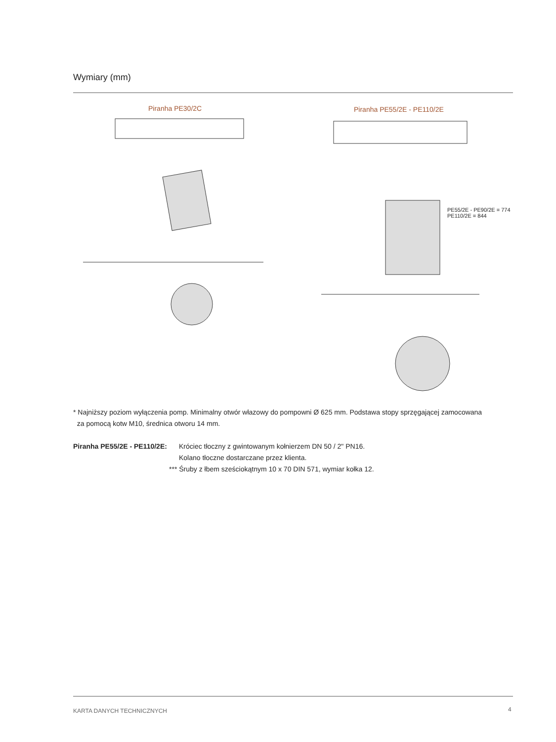Wymiary (mm)
Piranha PE30/2C
Piranha PE55/2E - PE110/2E
PE55/2E - PE90/2E = 774
PE110/2E = 844
* Najniższy poziom wyłączenia pomp. Minimalny otwór włazowy do pompowni Ø 625 mm. Podstawa stopy sprzęgającej zamocowana
za pomocą kotw M10, średnica otworu 14 mm.
Piranha PE55/2E - PE110/2E:
Króciec tłoczny z gwintowanym kołnierzem DN 50 / 2" PN16.
Kolano tłoczne dostarczane przez klienta.
*** Śruby z łbem sześciokątnym 10 x 70 DIN 571, wymiar kołka 12.
KARTA DANYCH TECHNICZNYCH 4